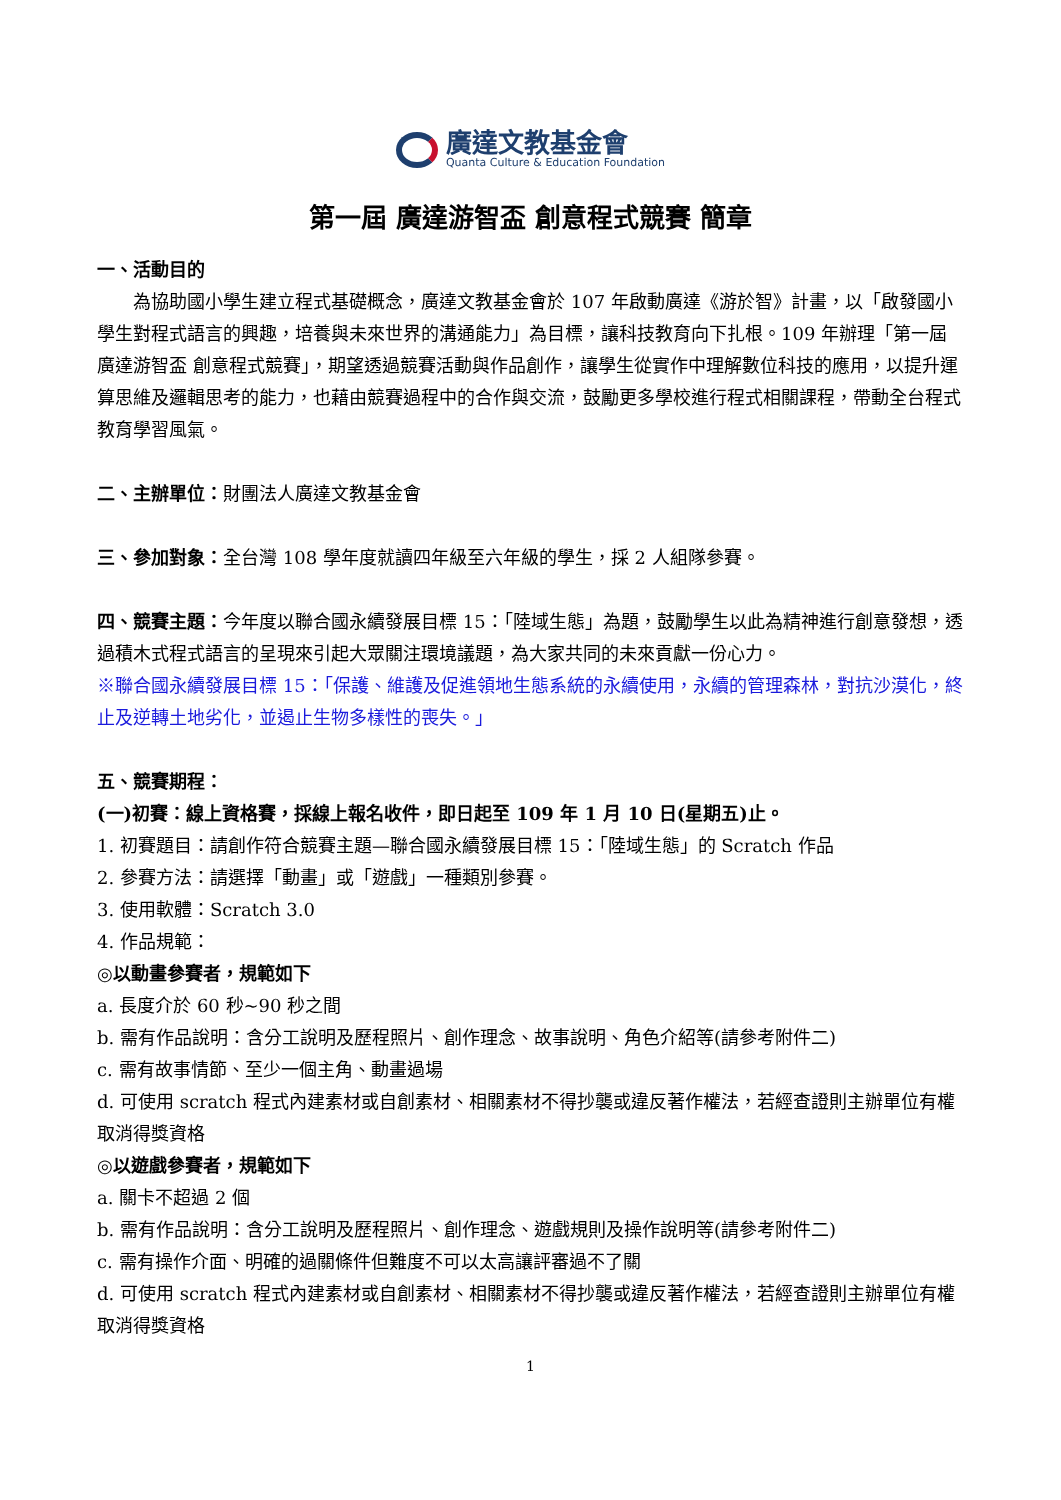廣達文教基金會
Quanta Culture & Education Foundation
第一屆 廣達游智盃 創意程式競賽 簡章
一、活動目的
為協助國小學生建立程式基礎概念，廣達文教基金會於 107 年啟動廣達《游於智》計畫，以「啟發國小學生對程式語言的興趣，培養與未來世界的溝通能力」為目標，讓科技教育向下扎根。109 年辦理「第一屆廣達游智盃 創意程式競賽」，期望透過競賽活動與作品創作，讓學生從實作中理解數位科技的應用，以提升運算思維及邏輯思考的能力，也藉由競賽過程中的合作與交流，鼓勵更多學校進行程式相關課程，帶動全台程式教育學習風氣。
二、主辦單位：財團法人廣達文教基金會
三、參加對象：全台灣 108 學年度就讀四年級至六年級的學生，採 2 人組隊參賽。
四、競賽主題：今年度以聯合國永續發展目標 15：「陸域生態」為題，鼓勵學生以此為精神進行創意發想，透過積木式程式語言的呈現來引起大眾關注環境議題，為大家共同的未來貢獻一份心力。
※聯合國永續發展目標 15：「保護、維護及促進領地生態系統的永續使用，永續的管理森林，對抗沙漠化，終止及逆轉土地劣化，並遏止生物多樣性的喪失。」
五、競賽期程：
(一)初賽：線上資格賽，採線上報名收件，即日起至 109 年 1 月 10 日(星期五)止。
1. 初賽題目：請創作符合競賽主題—聯合國永續發展目標 15：「陸域生態」的 Scratch 作品
2. 參賽方法：請選擇「動畫」或「遊戲」一種類別參賽。
3. 使用軟體：Scratch 3.0
4. 作品規範：
◎以動畫參賽者，規範如下
a. 長度介於 60 秒~90 秒之間
b. 需有作品說明：含分工說明及歷程照片、創作理念、故事說明、角色介紹等(請參考附件二)
c. 需有故事情節、至少一個主角、動畫過場
d. 可使用 scratch 程式內建素材或自創素材、相關素材不得抄襲或違反著作權法，若經查證則主辦單位有權取消得獎資格
◎以遊戲參賽者，規範如下
a. 關卡不超過 2 個
b. 需有作品說明：含分工說明及歷程照片、創作理念、遊戲規則及操作說明等(請參考附件二)
c. 需有操作介面、明確的過關條件但難度不可以太高讓評審過不了關
d. 可使用 scratch 程式內建素材或自創素材、相關素材不得抄襲或違反著作權法，若經查證則主辦單位有權取消得獎資格
1